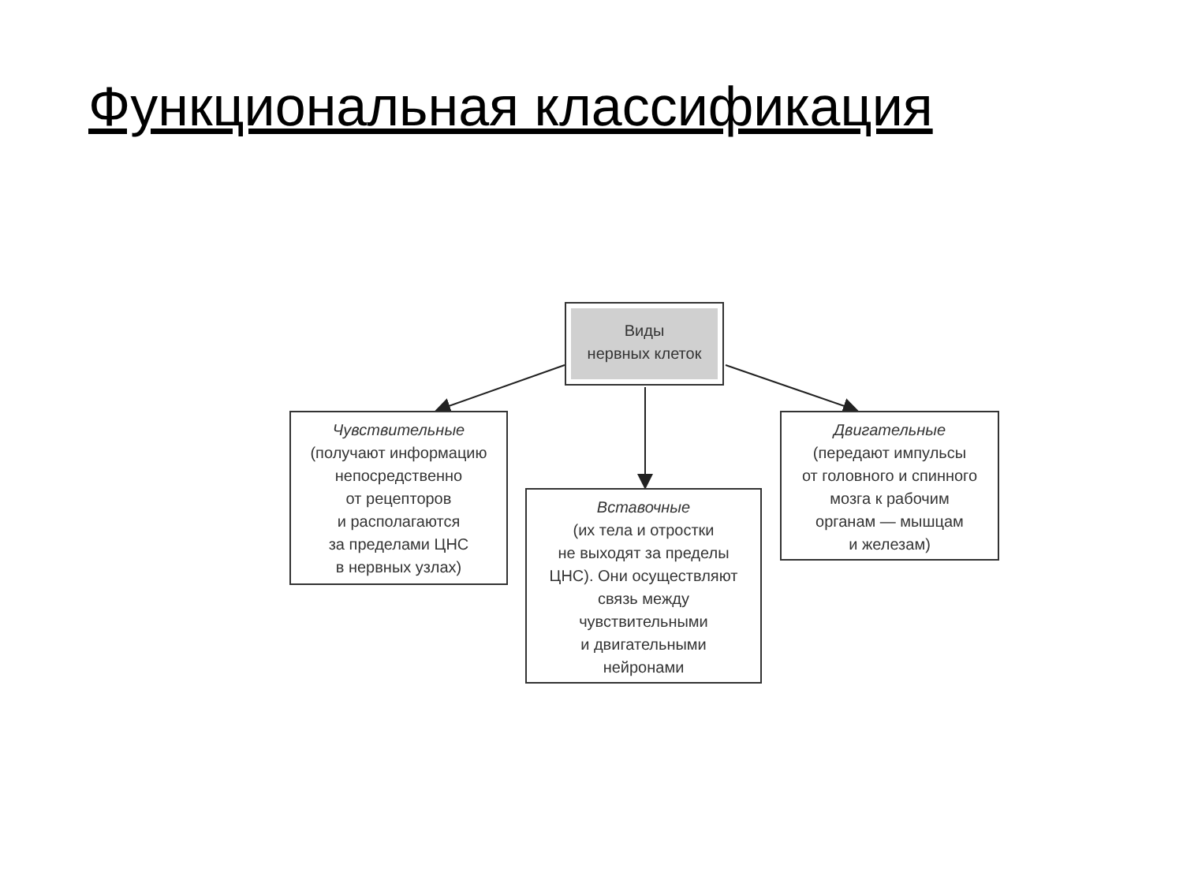Функциональная классификация
Виды
нервных клеток
Чувствительные
(получают информацию непосредственно
от рецепторов
и располагаются
за пределами ЦНС
в нервных узлах)
Вставочные
(их тела и отростки
не выходят за пределы
ЦНС). Они осуществляют
связь между
чувствительными
и двигательными
нейронами
Двигательные
(передают импульсы
от головного и спинного
мозга к рабочим
органам — мышцам
и железам)